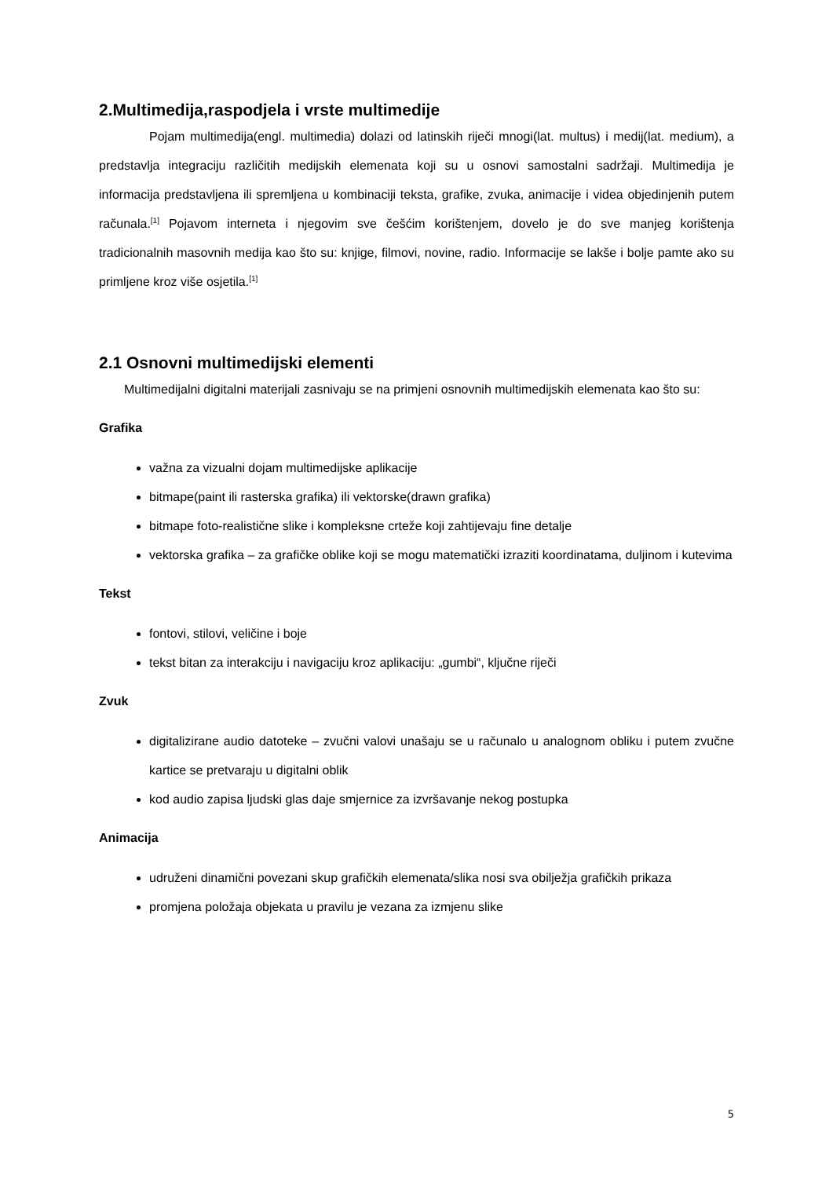2.Multimedija,raspodjela i vrste multimedije
Pojam multimedija(engl. multimedia) dolazi od latinskih riječi mnogi(lat. multus) i medij(lat. medium), a predstavlja integraciju različitih medijskih elemenata koji su u osnovi samostalni sadržaji. Multimedija je informacija predstavljena ili spremljena u kombinaciji teksta, grafike, zvuka, animacije i videa objedinjenih putem računala.<sup>[1]</sup> Pojavom interneta i njegovim sve češćim korištenjem, dovelo je do sve manjeg korištenja tradicionalnih masovnih medija kao što su: knjige, filmovi, novine, radio. Informacije se lakše i bolje pamte ako su primljene kroz više osjetila.<sup>[1]</sup>
2.1 Osnovni multimedijski elementi
Multimedijalni digitalni materijali zasnivaju se na primjeni osnovnih multimedijskih elemenata kao što su:
Grafika
važna za vizualni dojam multimedijske aplikacije
bitmape(paint ili rasterska grafika) ili vektorske(drawn grafika)
bitmape foto-realistične slike i kompleksne crteže koji zahtijevaju fine detalje
vektorska grafika – za grafičke oblike koji se mogu matematički izraziti koordinatama, duljinom i kutevima
Tekst
fontovi, stilovi, veličine i boje
tekst bitan za interakciju i navigaciju kroz aplikaciju: „gumbi“, ključne riječi
Zvuk
digitalizirane audio datoteke – zvučni valovi unašaju se u računalo u analognom obliku i putem zvučne kartice se pretvaraju u digitalni oblik
kod audio zapisa ljudski glas daje smjernice za izvršavanje nekog postupka
Animacija
udruženi dinamični povezani skup grafičkih elemenata/slika nosi sva obilježja grafičkih prikaza
promjena položaja objekata u pravilu je vezana za izmjenu slike
5